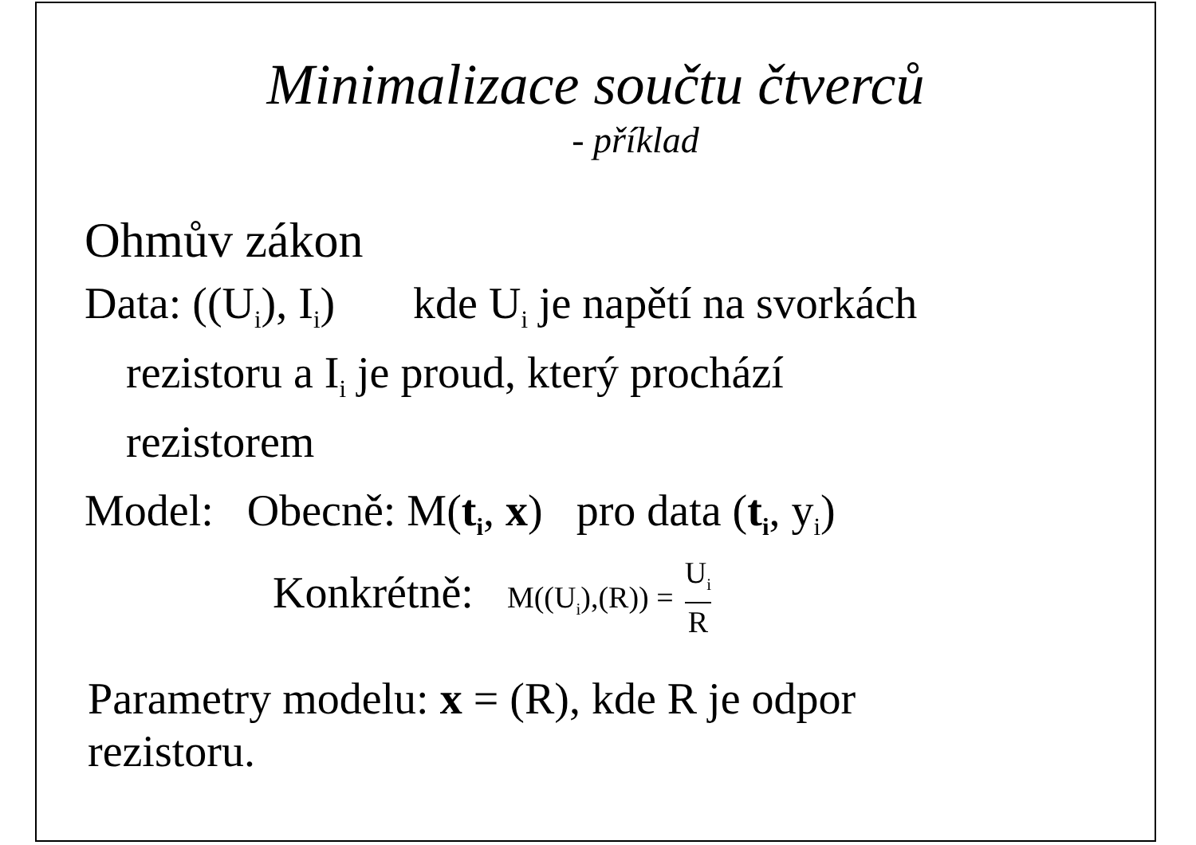Minimalizace součtu čtverců
- příklad
Ohmův zákon
Data: ((U<sub>i</sub>), I<sub>i</sub>) kde U<sub>i</sub> je napětí na svorkách
rezistoru a I<sub>i</sub> je proud, který prochází
rezistorem
Model: Obecně: M(t<sub>i</sub>, x) pro data (t<sub>i</sub>, y<sub>i</sub>)
Konkrétně: M((U<sub>i</sub>),(R)) = U<sub>i</sub> R
Parametry modelu: x = (R), kde R je odpor
rezistoru.